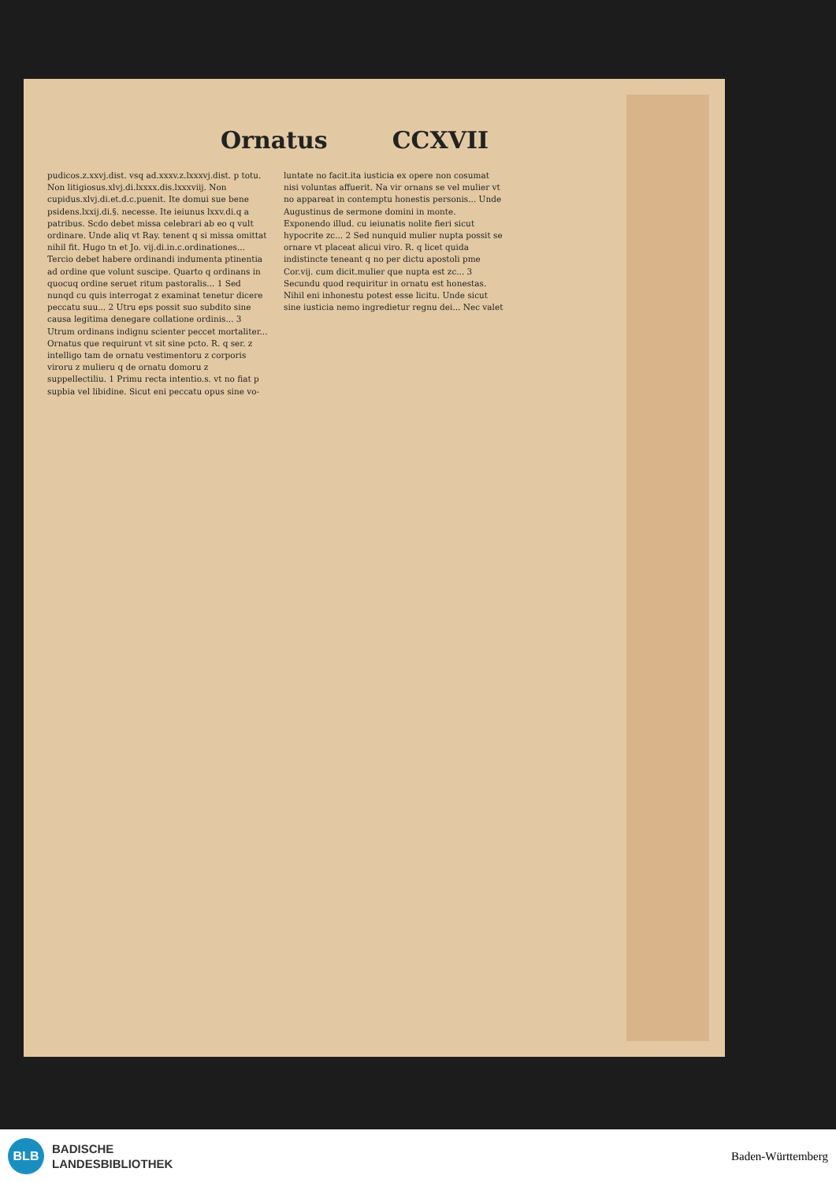Ornatus CCXVII
pudicos.z.xxvj.dist. vsq ad.xxxv.z.lxxxvj.dist. p totu. Non litigiosus.xlvj.di.lxxxx.dis.lxxxviij. Non cupidus.xlvj.di.et.d.c.puenit. Ite domui sue bene psidens.lxxij.di.§. necesse. Ite ieiunus lxxv.di.q a patribus. Scdo debet missa celebrari ab eo q vult ordinare. Unde aliq vt Ray. tenent q si missa omittat nihil fit. Hugo tn et Jo. vij.di.in.c.ordinationes... Tercio debet habere ordinandi indumenta ptinentia ad ordine que volunt suscipe. Quarto q ordinans in quocuq ordine seruet ritum pastoralis... 1 Sed nunqd cu quis interrogat z examinat tenetur dicere peccatu suu... 2 Utru eps possit suo subdito sine causa legitima denegare collatione ordinis... 3 Utrum ordinans indignu scienter peccet mortaliter... Ornatus que requirunt vt sit sine pcto. R. q ser. z intelligo tam de ornatu vestimentoru z corporis viroru z mulieru q de ornatu domoru z suppellectiliu. 1 Primu recta intentio.s. vt no fiat p supbia vel libidine. Sicut eni peccatu opus sine vo-
luntate no facit.ita iusticia ex opere non cosumat nisi voluntas affuerit. Na vir ornans se vel mulier vt no appareat in contemptu honestis personis... Unde Augustinus de sermone domini in monte. Exponendo illud. cu ieiunatis nolite fieri sicut hypocrite zc... 2 Sed nunquid mulier nupta possit se ornare vt placeat alicui viro. R. q licet quida indistincte teneant q no per dictu apostoli pme Cor.vij. cum dicit.mulier que nupta est zc... 3 Secundu quod requiritur in ornatu est honestas. Nihil eni inhonestu potest esse licitu. Unde sicut sine iusticia nemo ingredietur regnu dei... Nec valet
BLB
BADISCHE
LANDESBIBLIOTHEK
Baden-Württemberg